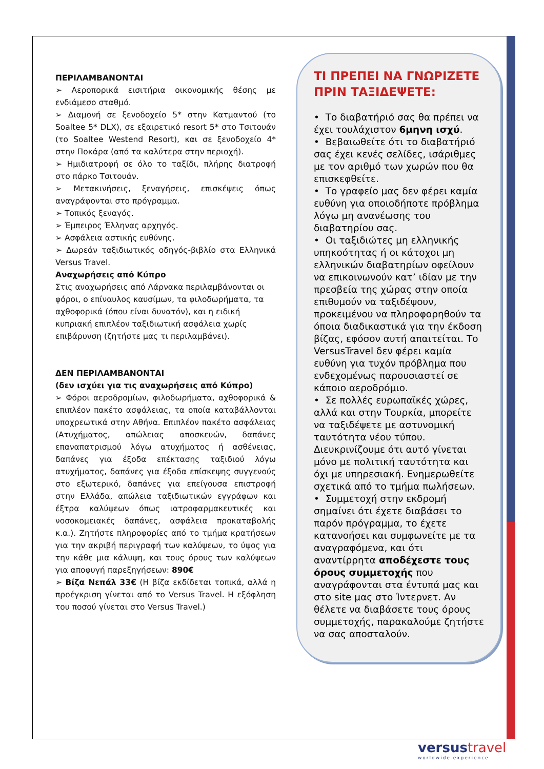ΠΕΡΙΛΑΜΒΑΝΟΝΤΑΙ
➢ Αεροπορικά εισιτήρια οικονομικής θέσης με ενδιάμεσο σταθμό.
➢ Διαμονή σε ξενοδοχείο 5* στην Κατμαντού (το Soaltee 5* DLX), σε εξαιρετικό resort 5* στο Τσιτουάν (το Soaltee Westend Resort), και σε ξενοδοχείο 4* στην Ποκάρα (από τα καλύτερα στην περιοχή).
➢ Ημιδιατροφή σε όλο το ταξίδι, πλήρης διατροφή στο πάρκο Τσιτουάν.
➢ Μετακινήσεις, ξεναγήσεις, επισκέψεις όπως αναγράφονται στο πρόγραμμα.
➢ Τοπικός ξεναγός.
➢ Έμπειρος Έλληνας αρχηγός.
➢ Ασφάλεια αστικής ευθύνης.
➢ Δωρεάν ταξιδιωτικός οδηγός-βιβλίο στα Ελληνικά Versus Travel.
Αναχωρήσεις από Κύπρο
Στις αναχωρήσεις από Λάρνακα περιλαμβάνονται οι φόροι, ο επίναυλος καυσίμων, τα φιλοδωρήματα, τα αχθοφορικά (όπου είναι δυνατόν), και η ειδική κυπριακή επιπλέον ταξιδιωτική ασφάλεια χωρίς επιβάρυνση (ζητήστε μας τι περιλαμβάνει).
ΔΕΝ ΠΕΡΙΛΑΜΒΑΝΟΝΤΑΙ
(δεν ισχύει για τις αναχωρήσεις από Κύπρο)
➢ Φόροι αεροδρομίων, φιλοδωρήματα, αχθοφορικά & επιπλέον πακέτο ασφάλειας, τα οποία καταβάλλονται υποχρεωτικά στην Αθήνα. Επιπλέον πακέτο ασφάλειας (Ατυχήματος, απώλειας αποσκευών, δαπάνες επαναπατρισμού λόγω ατυχήματος ή ασθένειας, δαπάνες για έξοδα επέκτασης ταξιδιού λόγω ατυχήματος, δαπάνες για έξοδα επίσκεψης συγγενούς στο εξωτερικό, δαπάνες για επείγουσα επιστροφή στην Ελλάδα, απώλεια ταξιδιωτικών εγγράφων και έξτρα καλύψεων όπως ιατροφαρμακευτικές και νοσοκομειακές δαπάνες, ασφάλεια προκαταβολής κ.α.). Ζητήστε πληροφορίες από το τμήμα κρατήσεων για την ακριβή περιγραφή των καλύψεων, το ύψος για την κάθε μια κάλυψη, και τους όρους των καλύψεων για αποφυγή παρεξηγήσεων: 890€
➢ Βίζα Νεπάλ 33€ (Η βίζα εκδίδεται τοπικά, αλλά η προέγκριση γίνεται από το Versus Travel. Η εξόφληση του ποσού γίνεται στο Versus Travel.)
ΤΙ ΠΡΕΠΕΙ ΝΑ ΓΝΩΡΙΖΕΤΕ ΠΡΙΝ ΤΑΞΙΔΕΨΕΤΕ:
• Το διαβατήριό σας θα πρέπει να έχει τουλάχιστον 6μηνη ισχύ.
• Βεβαιωθείτε ότι το διαβατήριό σας έχει κενές σελίδες, ισάριθμες με τον αριθμό των χωρών που θα επισκεφθείτε.
• Το γραφείο μας δεν φέρει καμία ευθύνη για οποιοδήποτε πρόβλημα λόγω μη ανανέωσης του διαβατηρίου σας.
• Οι ταξιδιώτες μη ελληνικής υπηκοότητας ή οι κάτοχοι μη ελληνικών διαβατηρίων οφείλουν να επικοινωνούν κατ’ ιδίαν με την πρεσβεία της χώρας στην οποία επιθυμούν να ταξιδέψουν, προκειμένου να πληροφορηθούν τα όποια διαδικαστικά για την έκδοση βίζας, εφόσον αυτή απαιτείται. Το VersusTravel δεν φέρει καμία ευθύνη για τυχόν πρόβλημα που ενδεχομένως παρουσιαστεί σε κάποιο αεροδρόμιο.
• Σε πολλές ευρωπαϊκές χώρες, αλλά και στην Τουρκία, μπορείτε να ταξιδέψετε με αστυνομική ταυτότητα νέου τύπου. Διευκρινίζουμε ότι αυτό γίνεται μόνο με πολιτική ταυτότητα και όχι με υπηρεσιακή. Ενημερωθείτε σχετικά από το τμήμα πωλήσεων.
• Συμμετοχή στην εκδρομή σημαίνει ότι έχετε διαβάσει το παρόν πρόγραμμα, το έχετε κατανοήσει και συμφωνείτε με τα αναγραφόμενα, και ότι αναντίρρητα αποδέχεστε τους όρους συμμετοχής που αναγράφονται στα έντυπά μας και στο site μας στο Ίντερνετ. Αν θέλετε να διαβάσετε τους όρους συμμετοχής, παρακαλούμε ζητήστε να σας αποσταλούν.
versustravel
worldwide experience